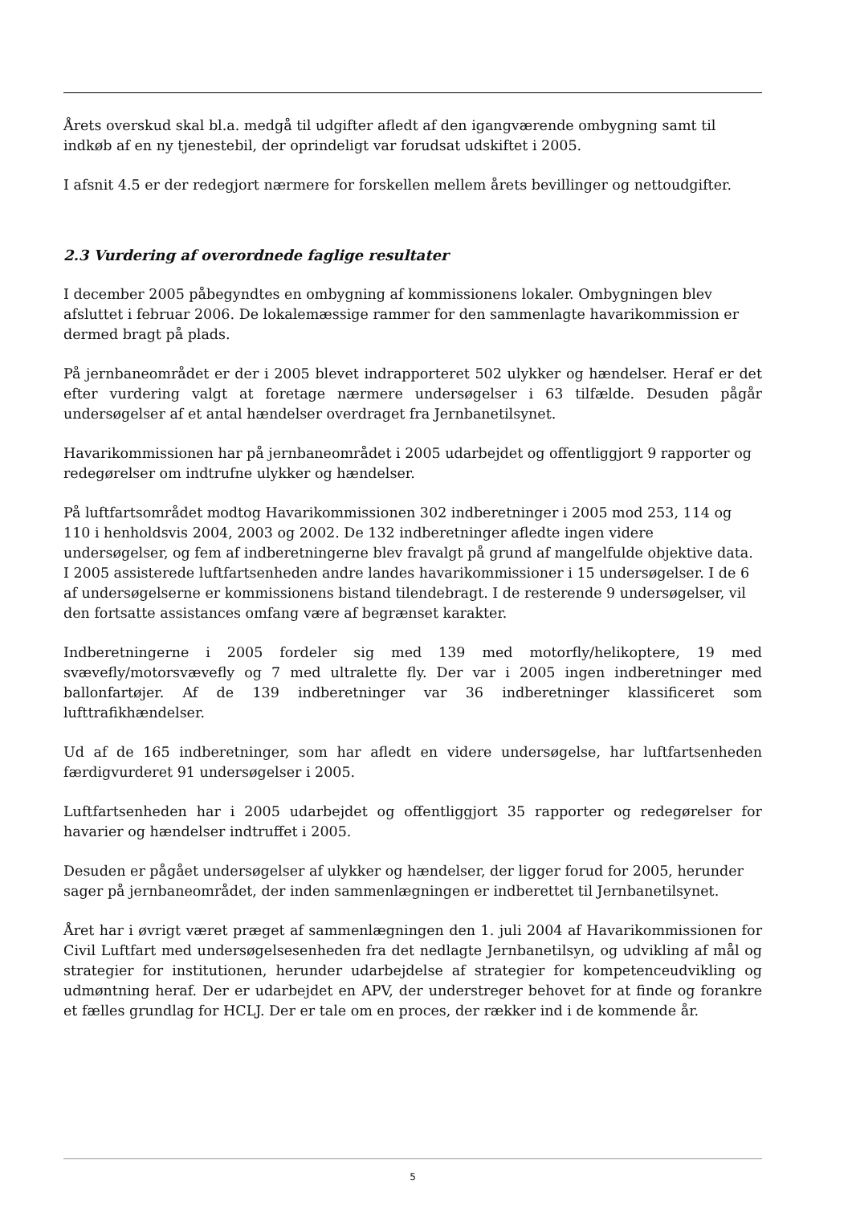Årets overskud skal bl.a. medgå til udgifter afledt af den igangværende ombygning samt til indkøb af en ny tjenestebil, der oprindeligt var forudsat udskiftet i 2005.
I afsnit 4.5 er der redegjort nærmere for forskellen mellem årets bevillinger og nettoudgifter.
2.3 Vurdering af overordnede faglige resultater
I december 2005 påbegyndtes en ombygning af kommissionens lokaler. Ombygningen blev afsluttet i februar 2006. De lokalemæssige rammer for den sammenlagte havarikommission er dermed bragt på plads.
På jernbaneområdet er der i 2005 blevet indrapporteret 502 ulykker og hændelser. Heraf er det efter vurdering valgt at foretage nærmere undersøgelser i 63 tilfælde. Desuden pågår undersøgelser af et antal hændelser overdraget fra Jernbanetilsynet.
Havarikommissionen har på jernbaneområdet i 2005 udarbejdet og offentliggjort 9 rapporter og redegørelser om indtrufne ulykker og hændelser.
På luftfartsområdet modtog Havarikommissionen 302 indberetninger i 2005 mod 253, 114 og 110 i henholdsvis 2004, 2003 og 2002. De 132 indberetninger afledte ingen videre undersøgelser, og fem af indberetningerne blev fravalgt på grund af mangelfulde objektive data. I 2005 assisterede luftfartsenheden andre landes havarikommissioner i 15 undersøgelser. I de 6 af undersøgelserne er kommissionens bistand tilendebragt. I de resterende 9 undersøgelser, vil den fortsatte assistances omfang være af begrænset karakter.
Indberetningerne i 2005 fordeler sig med 139 med motorfly/helikoptere, 19 med svævefly/motorsvævefly og 7 med ultralette fly. Der var i 2005 ingen indberetninger med ballonfartøjer. Af de 139 indberetninger var 36 indberetninger klassificeret som lufttrafikhændelser.
Ud af de 165 indberetninger, som har afledt en videre undersøgelse, har luftfartsenheden færdigvurderet 91 undersøgelser i 2005.
Luftfartsenheden har i 2005 udarbejdet og offentliggjort 35 rapporter og redegørelser for havarier og hændelser indtruffet i 2005.
Desuden er pågået undersøgelser af ulykker og hændelser, der ligger forud for 2005, herunder sager på jernbaneområdet, der inden sammenlægningen er indberettet til Jernbanetilsynet.
Året har i øvrigt været præget af sammenlægningen den 1. juli 2004 af Havarikommissionen for Civil Luftfart med undersøgelsesenheden fra det nedlagte Jernbanetilsyn, og udvikling af mål og strategier for institutionen, herunder udarbejdelse af strategier for kompetenceudvikling og udmøntning heraf. Der er udarbejdet en APV, der understreger behovet for at finde og forankre et fælles grundlag for HCLJ. Der er tale om en proces, der rækker ind i de kommende år.
5